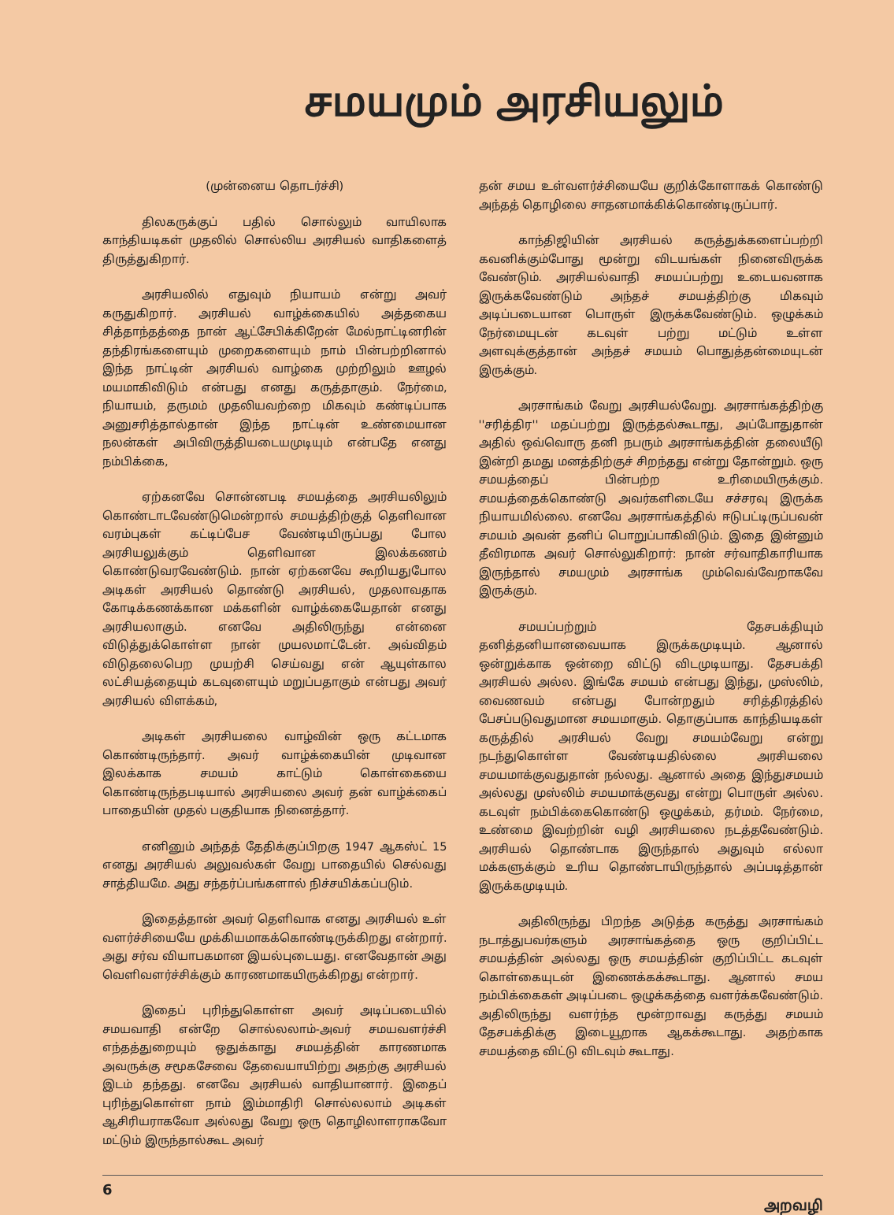சமயமும் அரசியலும்
(முன்னைய தொடர்ச்சி)
திலகருக்குப் பதில் சொல்லும் வாயிலாக காந்தியடிகள் முதலில் சொல்லிய அரசியல் வாதிகளைத் திருத்துகிறார்.
அரசியலில் எதுவும் நியாயம் என்று அவர் கருதுகிறார். அரசியல் வாழ்க்கையில் அத்தகைய சித்தாந்தத்தை நான் ஆட்சேபிக்கிறேன் மேல்நாட்டினரின் தந்திரங்களையும் முறைகளையும் நாம் பின்பற்றினால் இந்த நாட்டின் அரசியல் வாழ்கை முற்றிலும் ஊழல் மயமாகிவிடும் என்பது எனது கருத்தாகும். நேர்மை, நியாயம், தருமம் முதலியவற்றை மிகவும் கண்டிப்பாக அனுசரித்தால்தான் இந்த நாட்டின் உண்மையான நலன்கள் அபிவிருத்தியடையமுடியும் என்பதே எனது நம்பிக்கை,
ஏற்கனவே சொன்னபடி சமயத்தை அரசியலிலும் கொண்டாடவேண்டுமென்றால் சமயத்திற்குத் தெளிவான வரம்புகள் கட்டிப்பேச வேண்டியிருப்பது போல அரசியலுக்கும் தெளிவான இலக்கணம் கொண்டுவரவேண்டும். நான் ஏற்கனவே கூறியதுபோல அடிகள் அரசியல் தொண்டு அரசியல், முதலாவதாக கோடிக்கணக்கான மக்களின் வாழ்க்கையேதான் எனது அரசியலாகும். எனவே அதிலிருந்து என்னை விடுத்துக்கொள்ள நான் முயலமாட்டேன். அவ்விதம் விடுதலைபெற முயற்சி செய்வது என் ஆயுள்கால லட்சியத்தையும் கடவுளையும் மறுப்பதாகும் என்பது அவர் அரசியல் விளக்கம்,
அடிகள் அரசியலை வாழ்வின் ஒரு கட்டமாக கொண்டிருந்தார். அவர் வாழ்க்கையின் முடிவான இலக்காக சமயம் காட்டும் கொள்கையை கொண்டிருந்தபடியால் அரசியலை அவர் தன் வாழ்க்கைப் பாதையின் முதல் பகுதியாக நினைத்தார்.
எனினும் அந்தத் தேதிக்குப்பிறகு 1947 ஆகஸ்ட் 15 எனது அரசியல் அலுவல்கள் வேறு பாதையில் செல்வது சாத்தியமே. அது சந்தர்ப்பங்களால் நிச்சயிக்கப்படும்.
இதைத்தான் அவர் தெளிவாக எனது அரசியல் உள் வளர்ச்சியையே முக்கியமாகக்கொண்டிருக்கிறது என்றார். அது சர்வ வியாபகமான இயல்புடையது. எனவேதான் அது வெளிவளர்ச்சிக்கும் காரணமாகயிருக்கிறது என்றார்.
இதைப் புரிந்துகொள்ள அவர் அடிப்படையில் சமயவாதி என்றே சொல்லலாம்-அவர் சமயவளர்ச்சி எந்தத்துறையும் ஒதுக்காது சமயத்தின் காரணமாக அவருக்கு சமூகசேவை தேவையாயிற்று அதற்கு அரசியல் இடம் தந்தது. எனவே அரசியல் வாதியானார். இதைப் புரிந்துகொள்ள நாம் இம்மாதிரி சொல்லலாம் அடிகள் ஆசிரியராகவோ அல்லது வேறு ஒரு தொழிலாளராகவோ மட்டும் இருந்தால்கூட அவர்
தன் சமய உள்வளர்ச்சியையே குறிக்கோளாகக் கொண்டு அந்தத் தொழிலை சாதனமாக்கிக்கொண்டிருப்பார்.
காந்திஜியின் அரசியல் கருத்துக்களைப்பற்றி கவனிக்கும்போது மூன்று விடயங்கள் நினைவிருக்க வேண்டும். அரசியல்வாதி சமயப்பற்று உடையவனாக இருக்கவேண்டும் அந்தச் சமயத்திற்கு மிகவும் அடிப்படையான பொருள் இருக்கவேண்டும். ஒழுக்கம் நேர்மையுடன் கடவுள் பற்று மட்டும் உள்ள அளவுக்குத்தான் அந்தச் சமயம் பொதுத்தன்மையுடன் இருக்கும்.
அரசாங்கம் வேறு அரசியல்வேறு. அரசாங்கத்திற்கு ''சரித்திர'' மதப்பற்று இருத்தல்கூடாது, அப்போதுதான் அதில் ஒவ்வொரு தனி நபரும் அரசாங்கத்தின் தலையீடு இன்றி தமது மனத்திற்குச் சிறந்தது என்று தோன்றும். ஒரு சமயத்தைப் பின்பற்ற உரிமையிருக்கும். சமயத்தைக்கொண்டு அவர்களிடையே சச்சரவு இருக்க நியாயமில்லை. எனவே அரசாங்கத்தில் ஈடுபட்டிருப்பவன் சமயம் அவன் தனிப் பொறுப்பாகிவிடும். இதை இன்னும் தீவிரமாக அவர் சொல்லுகிறார்: நான் சர்வாதிகாரியாக இருந்தால் சமயமும் அரசாங்க மும்வெவ்வேறாகவே இருக்கும்.
சமயப்பற்றும் தேசபக்தியும் தனித்தனியானவையாக இருக்கமுடியும். ஆனால் ஒன்றுக்காக ஒன்றை விட்டு விடமுடியாது. தேசபக்தி அரசியல் அல்ல. இங்கே சமயம் என்பது இந்து, முஸ்லிம், வைணவம் என்பது போன்றதும் சரித்திரத்தில் பேசப்படுவதுமான சமயமாகும். தொகுப்பாக காந்தியடிகள் கருத்தில் அரசியல் வேறு சமயம்வேறு என்று நடந்துகொள்ள வேண்டியதில்லை அரசியலை சமயமாக்குவதுதான் நல்லது. ஆனால் அதை இந்துசமயம் அல்லது முஸ்லிம் சமயமாக்குவது என்று பொருள் அல்ல. கடவுள் நம்பிக்கைகொண்டு ஒழுக்கம், தர்மம். நேர்மை, உண்மை இவற்றின் வழி அரசியலை நடத்தவேண்டும். அரசியல் தொண்டாக இருந்தால் அதுவும் எல்லா மக்களுக்கும் உரிய தொண்டாயிருந்தால் அப்படித்தான் இருக்கமுடியும்.
அதிலிருந்து பிறந்த அடுத்த கருத்து அரசாங்கம் நடாத்துபவர்களும் அரசாங்கத்தை ஒரு குறிப்பிட்ட சமயத்தின் அல்லது ஒரு சமயத்தின் குறிப்பிட்ட கடவுள் கொள்கையுடன் இணைக்கக்கூடாது. ஆனால் சமய நம்பிக்கைகள் அடிப்படை ஒழுக்கத்தை வளர்க்கவேண்டும். அதிலிருந்து வளர்ந்த மூன்றாவது கருத்து சமயம் தேசபக்திக்கு இடையூறாக ஆகக்கூடாது. அதற்காக சமயத்தை விட்டு விடவும் கூடாது.
6 அறவழி